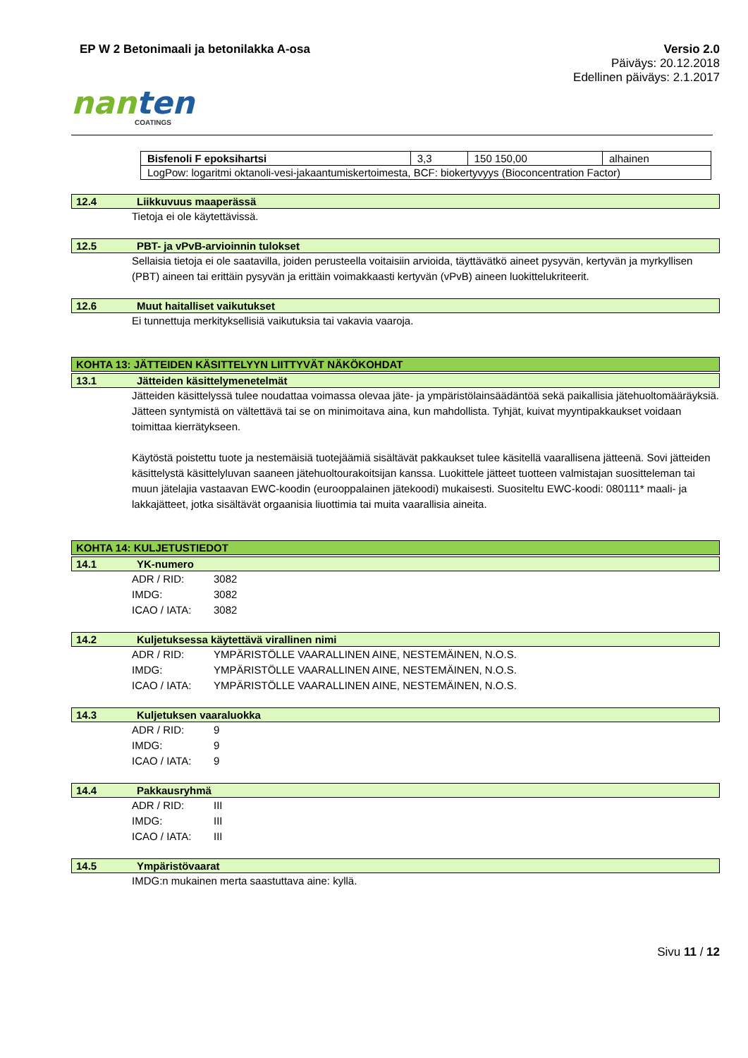EP W 2 Betonimaali ja betonilakka A-osa
Versio 2.0
Päiväys: 20.12.2018
Edellinen päiväys: 2.1.2017
nanten
COATINGS
| Bisfenoli F epoksihartsi | 3,3 | 150 150,00 | alhainen |
| LogPow: logaritmi oktanoli-vesi-jakaantumiskertoimesta, BCF: biokertyvyys (Bioconcentration Factor) | | | |
12.4 Liikkuvuus maaperässä
Tietoja ei ole käytettävissä.
12.5 PBT- ja vPvB-arvioinnin tulokset
Sellaisia tietoja ei ole saatavilla, joiden perusteella voitaisiin arvioida, täyttävätkö aineet pysyvän, kertyvän ja myrkyllisen (PBT) aineen tai erittäin pysyvän ja erittäin voimakkaasti kertyvän (vPvB) aineen luokittelukriteerit.
12.6 Muut haitalliset vaikutukset
Ei tunnettuja merkityksellisiä vaikutuksia tai vakavia vaaroja.
KOHTA 13: JÄTTEIDEN KÄSITTELYYN LIITTYVÄT NÄKÖKOHDAT
13.1 Jätteiden käsittelymenetelmät
Jätteiden käsittelyssä tulee noudattaa voimassa olevaa jäte- ja ympäristölainsäädäntöä sekä paikallisia jätehuoltomääräyksiä. Jätteen syntymistä on vältettävä tai se on minimoitava aina, kun mahdollista. Tyhjät, kuivat myyntipakkaukset voidaan toimittaa kierrätykseen.
Käytöstä poistettu tuote ja nestemäisiä tuotejäämiä sisältävät pakkaukset tulee käsitellä vaarallisena jätteenä. Sovi jätteiden käsittelystä käsittelyluvan saaneen jätehuoltourakoitsijan kanssa. Luokittele jätteet tuotteen valmistajan suositteleman tai muun jätelajia vastaavan EWC-koodin (eurooppalainen jätekoodi) mukaisesti. Suositeltu EWC-koodi: 080111* maali- ja lakkajätteet, jotka sisältävät orgaanisia liuottimia tai muita vaarallisia aineita.
KOHTA 14: KULJETUSTIEDOT
14.1 YK-numero
ADR / RID: 3082
IMDG: 3082
ICAO / IATA: 3082
14.2 Kuljetuksessa käytettävä virallinen nimi
ADR / RID: YMPÄRISTÖLLE VAARALLINEN AINE, NESTEMÄINEN, N.O.S.
IMDG: YMPÄRISTÖLLE VAARALLINEN AINE, NESTEMÄINEN, N.O.S.
ICAO / IATA: YMPÄRISTÖLLE VAARALLINEN AINE, NESTEMÄINEN, N.O.S.
14.3 Kuljetuksen vaaraluokka
ADR / RID: 9
IMDG: 9
ICAO / IATA: 9
14.4 Pakkausryhmä
ADR / RID: III
IMDG: III
ICAO / IATA: III
14.5 Ympäristövaarat
IMDG:n mukainen merta saastuttava aine: kyllä.
Sivu 11 / 12